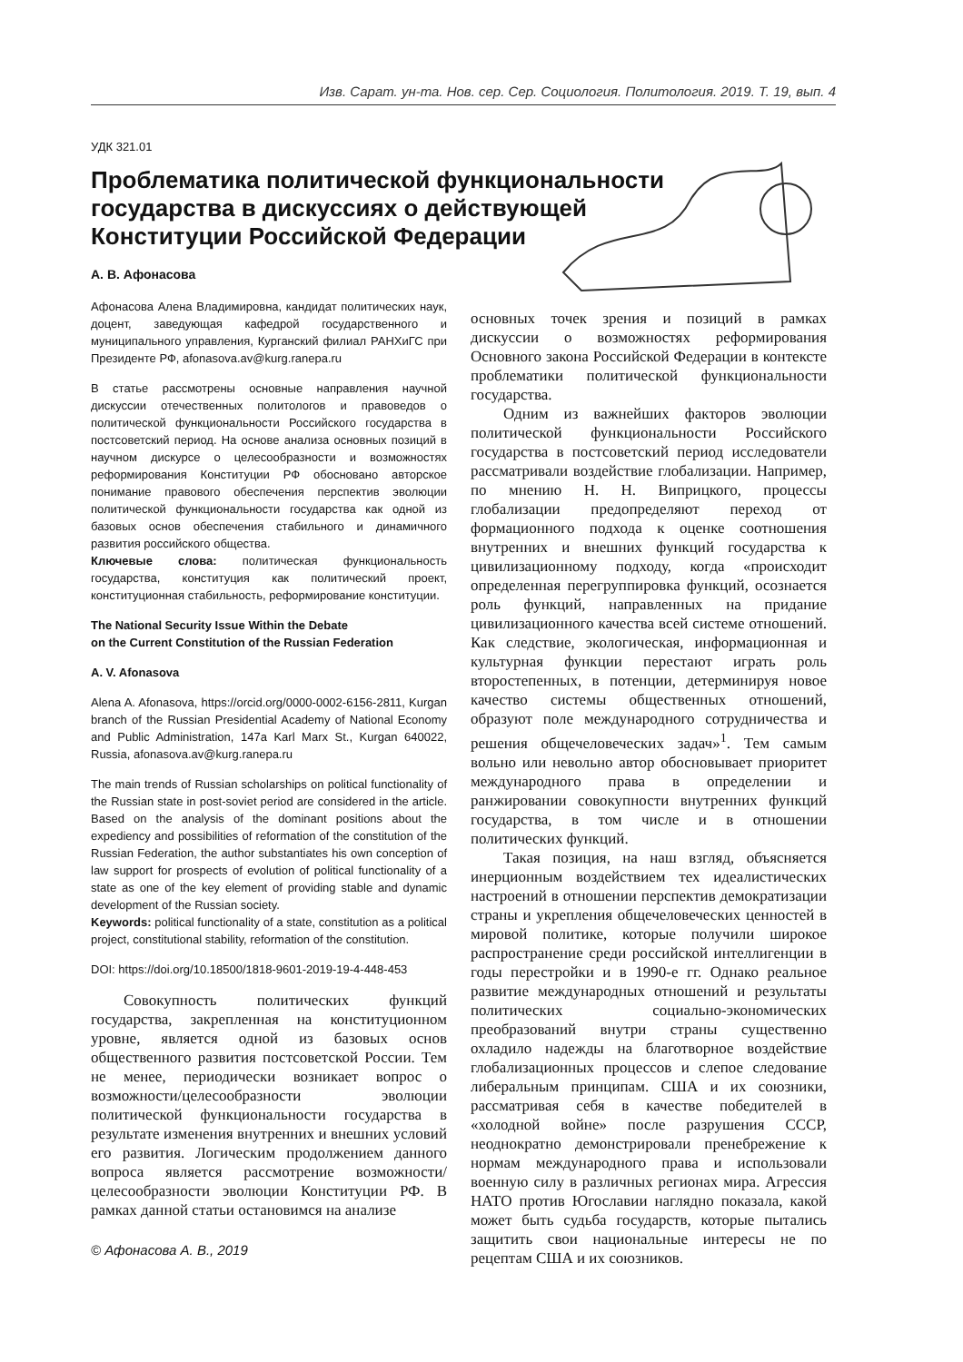Изв. Сарат. ун-та. Нов. сер. Сер. Социология. Политология. 2019. Т. 19, вып. 4
УДК 321.01
Проблематика политической функциональности государства в дискуссиях о действующей Конституции Российской Федерации
А. В. Афонасова
Афонасова Алена Владимировна, кандидат политических наук, доцент, заведующая кафедрой государственного и муниципального управления, Курганский филиал РАНХиГС при Президенте РФ, afonasova.av@kurg.ranepa.ru
В статье рассмотрены основные направления научной дискуссии отечественных политологов и правоведов о политической функциональности Российского государства в постсоветский период. На основе анализа основных позиций в научном дискурсе о целесообразности и возможностях реформирования Конституции РФ обосновано авторское понимание правового обеспечения перспектив эволюции политической функциональности государства как одной из базовых основ обеспечения стабильного и динамичного развития российского общества.
Ключевые слова: политическая функциональность государства, конституция как политический проект, конституционная стабильность, реформирование конституции.
The National Security Issue Within the Debate
on the Current Constitution of the Russian Federation
A. V. Afonasova
Alena A. Afonasova, https://orcid.org/0000-0002-6156-2811, Kurgan branch of the Russian Presidential Academy of National Economy and Public Administration, 147a Karl Marx St., Kurgan 640022, Russia, afonasova.av@kurg.ranepa.ru
The main trends of Russian scholarships on political functionality of the Russian state in post-soviet period are considered in the article. Based on the analysis of the dominant positions about the expediency and possibilities of reformation of the constitution of the Russian Federation, the author substantiates his own conception of law support for prospects of evolution of political functionality of a state as one of the key element of providing stable and dynamic development of the Russian society.
Keywords: political functionality of a state, constitution as a political project, constitutional stability, reformation of the constitution.
DOI: https://doi.org/10.18500/1818-9601-2019-19-4-448-453
Совокупность политических функций государства, закрепленная на конституционном уровне, является одной из базовых основ общественного развития постсоветской России. Тем не менее, периодически возникает вопрос о возможности/целесообразности эволюции политической функциональности государства в результате изменения внутренних и внешних условий его развития. Логическим продолжением данного вопроса является рассмотрение возможности/целесообразности эволюции Конституции РФ. В рамках данной статьи остановимся на анализе
© Афонасова А. В., 2019
основных точек зрения и позиций в рамках дискуссии о возможностях реформирования Основного закона Российской Федерации в контексте проблематики политической функциональности государства.
Одним из важнейших факторов эволюции политической функциональности Российского государства в постсоветский период исследователи рассматривали воздействие глобализации. Например, по мнению Н. Н. Виприцкого, процессы глобализации предопределяют переход от формационного подхода к оценке соотношения внутренних и внешних функций государства к цивилизационному подходу, когда «происходит определенная перегруппировка функций, осознается роль функций, направленных на придание цивилизационного качества всей системе отношений. Как следствие, экологическая, информационная и культурная функции перестают играть роль второстепенных, в потенции, детерминируя новое качество системы общественных отношений, образуют поле международного сотрудничества и решения общечеловеческих задач»<sup>1</sup>. Тем самым вольно или невольно автор обосновывает приоритет международного права в определении и ранжировании совокупности внутренних функций государства, в том числе и в отношении политических функций.
Такая позиция, на наш взгляд, объясняется инерционным воздействием тех идеалистических настроений в отношении перспектив демократизации страны и укрепления общечеловеческих ценностей в мировой политике, которые получили широкое распространение среди российской интеллигенции в годы перестройки и в 1990-е гг. Однако реальное развитие международных отношений и результаты политических социально-экономических преобразований внутри страны существенно охладило надежды на благотворное воздействие глобализационных процессов и слепое следование либеральным принципам. США и их союзники, рассматривая себя в качестве победителей в «холодной войне» после разрушения СССР, неоднократно демонстрировали пренебрежение к нормам международного права и использовали военную силу в различных регионах мира. Агрессия НАТО против Югославии наглядно показала, какой может быть судьба государств, которые пытались защитить свои национальные интересы не по рецептам США и их союзников.